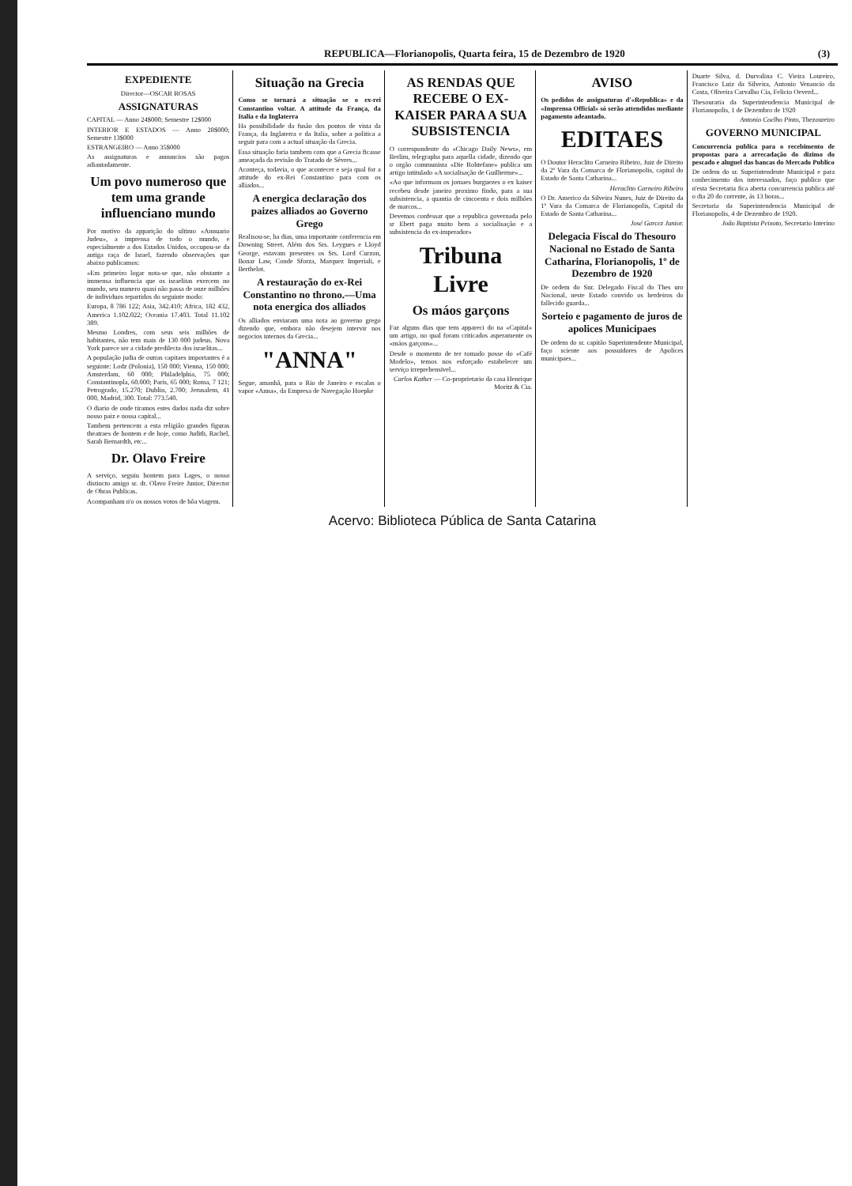REPUBLICA—Florianopolis, Quarta feira, 15 de Dezembro de 1920 (3)
EXPEDIENTE
Director—OSCAR ROSAS
ASSIGNATURAS
CAPITAL — Anno 24$000; Semestre 12$000
INTERIOR E ESTADOS — Anno 28$000; Semestre 13$000
ESTRANGEIRO — Anno 35$000
As assignaturas e annuncios são pagos adiantadamente.
Um povo numeroso que tem uma grande influenciano mundo
Por motivo da apparição do ultimo «Annuario Judeu», a imprensa de todo o mundo, e especialmente a dos Estados Unidos, occupou-se da antiga raça de Israel, fazendo observações que abaixo publicamos:
«Em primeiro logar nota-se que, não obstante a immensa influencia que os israelitas exercem no mundo, seu numero quasi não passa de onze milhões de individuos repartidos do seguinte modo:
Europa, 8 786 122; Asia, 342.410; Africa, 182 432, America 1.102.022; Oceania 17.403. Total 11.102 389.
Mesmo Londres, com seus seis milhões de habitantes, não tem mais de 130 000 judeus. Nova York parece ser a cidade predilecta dos israelitas...
A população judia de outras capitaes importantes é a seguinte: Lodz (Polonia), 150 000; Vienna, 150 000; Amsterdam, 60 000; Philadelphia, 75 000; Constantinopla, 60.000; Paris, 65 000; Roma, 7 121; Petrogrado, 15.270; Dublin, 2.700; Jerusalem, 41 000, Madrid, 300. Total: 773.540.
O diario de onde tiramos estes dados nada diz sobre nosso paiz e nossa capital...
Tambem pertencem a esta religião grandes figuras theatraes de hontem e de hoje, como Judith, Rachel, Sarah Bernardth, etc...
Dr. Olavo Freire
A serviço, seguiu hontem para Lages, o nosso distincto amigo sr. dr. Olavo Freire Junior, Director de Obras Publicas.
Acompanham n'o os nossos votos de bôa viagem.
Situação na Grecia
Como se tornará a situação se o ex-rei Constantino voltar. A attitude da França, da Italia e da Inglaterra
Ha possibilidade da fusão dos pontos de vista da França, da Inglaterra e da Italia, sobre a politica a seguir para com a actual situação da Grecia.
Essa situação faria tambem com que a Grecia ficasse ameaçada da revisão do Tratado de Sèvres...
Aconteça, todavia, o que acontecer e seja qual for a attitude do ex-Rei Constantino para com os alliados...
A energica declaração dos paizes alliados ao Governo Grego
Realisou-se, ha dias, uma importante conferencia em Downing Street. Além dos Srs. Leygues e Lloyd George, estavam presentes os Srs. Lord Curzon, Bonar Law, Conde Sforza, Marquez Imperiali, e Berthelot.
A restauração do ex-Rei Constantino no throno.—Uma nota energica dos alliados
Os alliados enviaram uma nota ao governo grego dizendo que, embora não desejem intervir nos negocios internos da Grecia...
"ANNA"
Segue, amanhã, para o Rio de Janeiro e escalas o vapor «Anna», da Empresa de Navegação Hoepke
AS RENDAS QUE RECEBE O EX-KAISER PARA A SUA SUBSISTENCIA
O correspondente do «Chicago Daily News», em Berlim, telegrapha para aquella cidade, dizendo que o orgão communista «Die Rohtefane» publica um artigo intitulado «A socialisação de Guilherme»...
«Ao que informam os jornaes burguezes o ex kaiser recebeu desde janeiro proximo findo, para a sua subsistencia, a quantia de cincoenta e dois milhões de marcos...
Devemos confessar que a republica governada pelo sr Ebert paga muito bem a socialisação e a subsistencia do ex-imperador»
Tribuna Livre
Os máos garçons
Faz alguns dias que tem appareci do na «Capital» um artigo, no qual foram criticados asperamente os «máos garçons»...
Desde o momento de ter tomado posse do «Café Modelo», temos nos esforçado estabelecer um serviço irreprehensivel...
Carlos Kather — Co-proprietario da casa Henrique Moritz & Cia.
AVISO
Os pedidos de assignaturas d'«Republica» e da «Imprensa Official» só serão attendidos mediante pagamento adeantado.
EDITAES
O Doutor Heraclito Carneiro Ribeiro, Juiz de Direito da 2ª Vara da Comarca de Florianopolis, capital do Estado de Santa Catharina...
Heraclito Carneiro Ribeiro
O Dr. Americo da Silveira Nunes, Juiz de Direito da 1ª Vara da Comarca de Florianopolis, Capital do Estado de Santa Catharina...
José Garcez Junior.
Delegacia Fiscal do Thesouro Nacional no Estado de Santa Catharina, Florianopolis, 1º de Dezembro de 1920
De ordem do Snr. Delegado Fiscal do Thes uro Nacional, neste Estado convido os herdeiros do fallecido guarda...
Sorteio e pagamento de juros de apolices Municipaes
De ordem do sr. capitão Superintendente Municipal, faço sciente aos possuidores de Apolices municipaes...
Duarte Silva, d. Durvalina C. Vieira Loureiro, Francisco Luiz da Silveira, Antonio Venancio da Costa, Oliveira Carvalho Cia, Felicio Oeverd...
Thesouraria da Superintendencia Municipal de Florianopolis, 1 de Dezembro de 1920
Antonio Coelho Pinto, Thezoureiro
GOVERNO MUNICIPAL
Concurrencia publica para o recebimento de propostas para a arrecadação do dizimo do pescado e aluguel das bancas do Mercado Publico
De ordem do sr. Superintendente Municipal e para conhecimento dos interessados, faço publico que n'esta Secretaria fica aberta concurrencia publica até o dia 20 do corrente, ás 13 horas...
Secretaria da Superintendencia Municipal de Florianopolis, 4 de Dezembro de 1920.
João Baptista Peixoto, Secretario Interino
Acervo: Biblioteca Pública de Santa Catarina